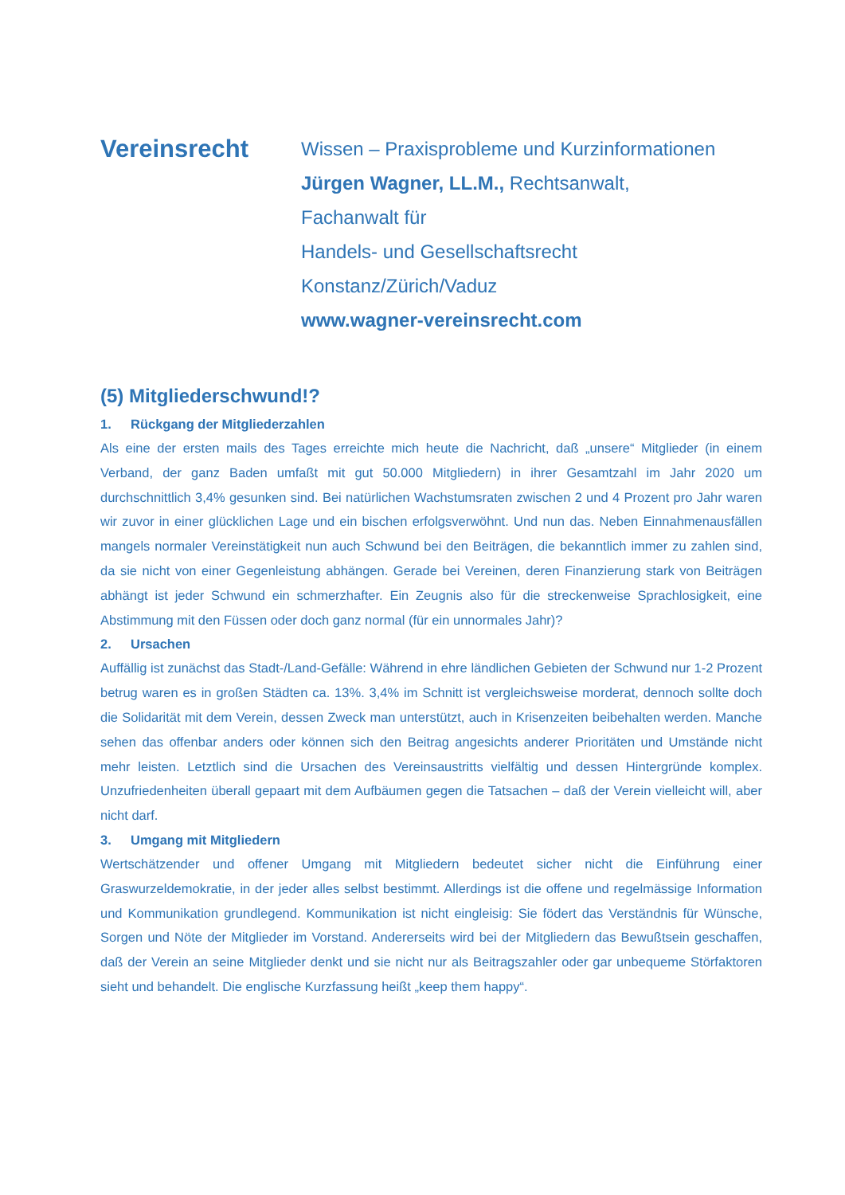Vereinsrecht
Wissen – Praxisprobleme und Kurzinformationen
Jürgen Wagner, LL.M., Rechtsanwalt,
Fachanwalt für
Handels- und Gesellschaftsrecht
Konstanz/Zürich/Vaduz
www.wagner-vereinsrecht.com
(5) Mitgliederschwund!?
1. Rückgang der Mitgliederzahlen
Als eine der ersten mails des Tages erreichte mich heute die Nachricht, daß „unsere“ Mitglieder (in einem Verband, der ganz Baden umfaßt mit gut 50.000 Mitgliedern) in ihrer Gesamtzahl im Jahr 2020 um durchschnittlich 3,4% gesunken sind. Bei natürlichen Wachstumsraten zwischen 2 und 4 Prozent pro Jahr waren wir zuvor in einer glücklichen Lage und ein bischen erfolgsverwöhnt. Und nun das. Neben Einnahmenausfällen mangels normaler Vereinstätigkeit nun auch Schwund bei den Beiträgen, die bekanntlich immer zu zahlen sind, da sie nicht von einer Gegenleistung abhängen. Gerade bei Vereinen, deren Finanzierung stark von Beiträgen abhängt ist jeder Schwund ein schmerzhafter. Ein Zeugnis also für die streckenweise Sprachlosigkeit, eine Abstimmung mit den Füssen oder doch ganz normal (für ein unnormales Jahr)?
2. Ursachen
Auffällig ist zunächst das Stadt-/Land-Gefälle: Während in ehre ländlichen Gebieten der Schwund nur 1-2 Prozent betrug waren es in großen Städten ca. 13%. 3,4% im Schnitt ist vergleichsweise morderat, dennoch sollte doch die Solidarität mit dem Verein, dessen Zweck man unterstützt, auch in Krisenzeiten beibehalten werden. Manche sehen das offenbar anders oder können sich den Beitrag angesichts anderer Prioritäten und Umstände nicht mehr leisten. Letztlich sind die Ursachen des Vereinsaustritts vielfältig und dessen Hintergründe komplex. Unzufriedenheiten überall gepaart mit dem Aufbäumen gegen die Tatsachen – daß der Verein vielleicht will, aber nicht darf.
3. Umgang mit Mitgliedern
Wertschätzender und offener Umgang mit Mitgliedern bedeutet sicher nicht die Einführung einer Graswurzeldemokratie, in der jeder alles selbst bestimmt. Allerdings ist die offene und regelmässige Information und Kommunikation grundlegend. Kommunikation ist nicht eingleisig: Sie födert das Verständnis für Wünsche, Sorgen und Nöte der Mitglieder im Vorstand. Andererseits wird bei der Mitgliedern das Bewußtsein geschaffen, daß der Verein an seine Mitglieder denkt und sie nicht nur als Beitragszahler oder gar unbequeme Störfaktoren sieht und behandelt. Die englische Kurzfassung heißt „keep them happy“.